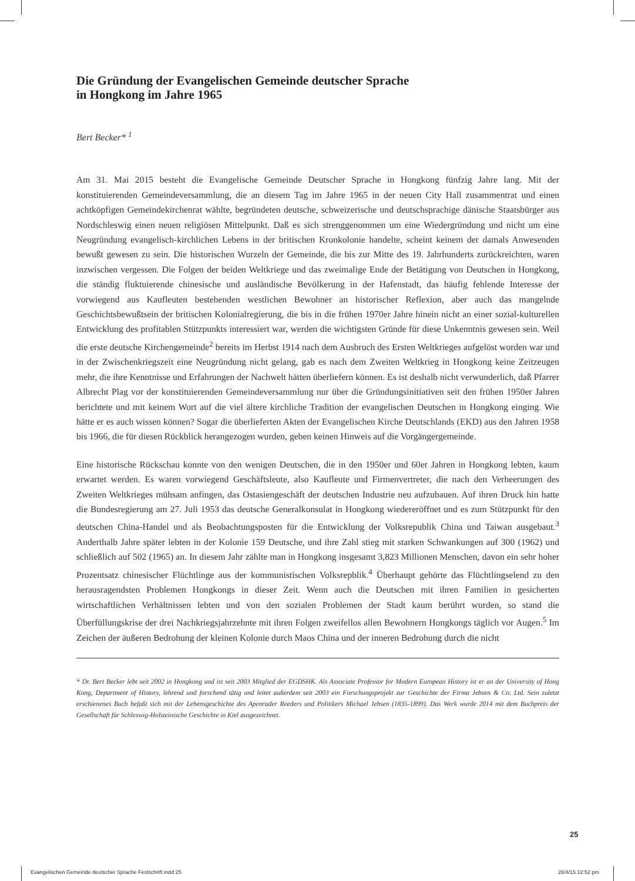Die Gründung der Evangelischen Gemeinde deutscher Sprache
in Hongkong im Jahre 1965
Bert Becker* <sup>1</sup>
Am 31. Mai 2015 besteht die Evangelische Gemeinde Deutscher Sprache in Hongkong fünfzig Jahre lang. Mit der konstituierenden Gemeindeversammlung, die an diesem Tag im Jahre 1965 in der neuen City Hall zusammentrat und einen achtköpfigen Gemeindekirchenrat wählte, begründeten deutsche, schweizerische und deutschsprachige dänische Staatsbürger aus Nordschleswig einen neuen religiösen Mittelpunkt. Daß es sich strenggenommen um eine Wiedergründung und nicht um eine Neugründung evangelisch-kirchlichen Lebens in der britischen Kronkolonie handelte, scheint keinem der damals Anwesenden bewußt gewesen zu sein. Die historischen Wurzeln der Gemeinde, die bis zur Mitte des 19. Jahrhunderts zurückreichten, waren inzwischen vergessen. Die Folgen der beiden Weltkriege und das zweimalige Ende der Betätigung von Deutschen in Hongkong, die ständig fluktuierende chinesische und ausländische Bevölkerung in der Hafenstadt, das häufig fehlende Interesse der vorwiegend aus Kaufleuten bestehenden westlichen Bewohner an historischer Reflexion, aber auch das mangelnde Geschichtsbewußtsein der britischen Kolonialregierung, die bis in die frühen 1970er Jahre hinein nicht an einer sozial-kulturellen Entwicklung des profitablen Stützpunkts interessiert war, werden die wichtigsten Gründe für diese Unkenntnis gewesen sein. Weil die erste deutsche Kirchengemeinde<sup>2</sup> bereits im Herbst 1914 nach dem Ausbruch des Ersten Weltkrieges aufgelöst worden war und in der Zwischenkriegszeit eine Neugründung nicht gelang, gab es nach dem Zweiten Weltkrieg in Hongkong keine Zeitzeugen mehr, die ihre Kenntnisse und Erfahrungen der Nachwelt hätten überliefern können. Es ist deshalb nicht verwunderlich, daß Pfarrer Albrecht Plag vor der konstituierenden Gemeindeversammlung nur über die Gründungsinitiativen seit den frühen 1950er Jahren berichtete und mit keinem Wort auf die viel ältere kirchliche Tradition der evangelischen Deutschen in Hongkong einging. Wie hätte er es auch wissen können? Sogar die überlieferten Akten der Evangelischen Kirche Deutschlands (EKD) aus den Jahren 1958 bis 1966, die für diesen Rückblick herangezogen wurden, geben keinen Hinweis auf die Vorgängergemeinde.
Eine historische Rückschau konnte von den wenigen Deutschen, die in den 1950er und 60er Jahren in Hongkong lebten, kaum erwartet werden. Es waren vorwiegend Geschäftsleute, also Kaufleute und Firmenvertreter, die nach den Verheerungen des Zweiten Weltkrieges mühsam anfingen, das Ostasiengeschäft der deutschen Industrie neu aufzubauen. Auf ihren Druck hin hatte die Bundesregierung am 27. Juli 1953 das deutsche Generalkonsulat in Hongkong wiedereröffnet und es zum Stützpunkt für den deutschen China-Handel und als Beobachtungsposten für die Entwicklung der Volksrepublik China und Taiwan ausgebaut.<sup>3</sup> Anderthalb Jahre später lebten in der Kolonie 159 Deutsche, und ihre Zahl stieg mit starken Schwankungen auf 300 (1962) und schließlich auf 502 (1965) an. In diesem Jahr zählte man in Hongkong insgesamt 3,823 Millionen Menschen, davon ein sehr hoher Prozentsatz chinesischer Flüchtlinge aus der kommunistischen Volksrepblik.<sup>4</sup> Überhaupt gehörte das Flüchtlingselend zu den herausragendsten Problemen Hongkongs in dieser Zeit. Wenn auch die Deutschen mit ihren Familien in gesicherten wirtschaftlichen Verhältnissen lebten und von den sozialen Problemen der Stadt kaum berührt wurden, so stand die Überfüllungskrise der drei Nachkriegsjahrzehnte mit ihren Folgen zweifellos allen Bewohnern Hongkongs täglich vor Augen.<sup>5</sup> Im Zeichen der äußeren Bedrohung der kleinen Kolonie durch Maos China und der inneren Bedrohung durch die nicht
* Dr. Bert Becker lebt seit 2002 in Hongkong und ist seit 2003 Mitglied der EGDSHK. Als Associate Professor for Modern European History ist er an der University of Hong Kong, Department of History, lehrend und forschend tätig und leitet außerdem seit 2003 ein Forschungsprojekt zur Geschichte der Firma Jebsen & Co. Ltd. Sein zuletzt erschienenes Buch befaßt sich mit der Lebensgeschichte des Apenrader Reeders und Politikers Michael Jebsen (1835-1899). Das Werk wurde 2014 mit dem Buchpreis der Gesellschaft für Schleswig-Holsteinische Geschichte in Kiel ausgezeichnet.
25
Evangelischen Gemeinde deutscher Sprache Festschrift.indd 25
28/4/15 12:52 pm